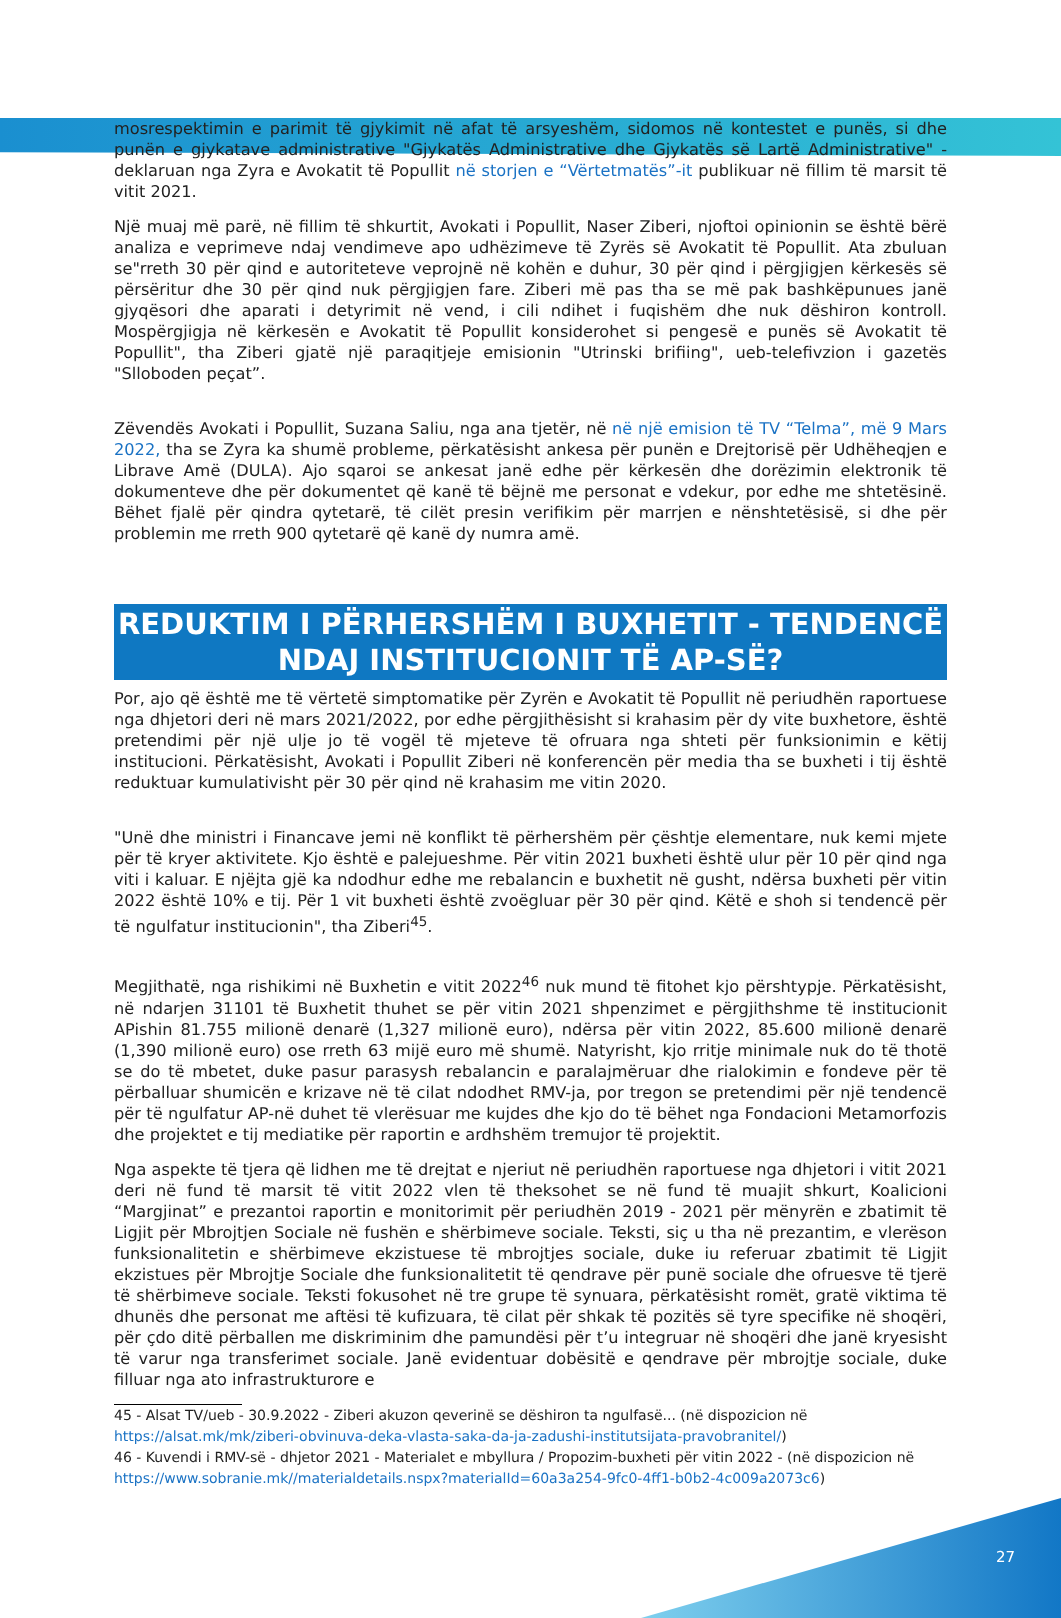mosrespektimin e parimit të gjykimit në afat të arsyeshëm, sidomos në kontestet e punës, si dhe punën e gjykatave administrative "Gjykatës Administrative dhe Gjykatës së Lartë Administrative" - deklaruan nga Zyra e Avokatit të Popullit në storjen e “Vërtetmatës”-it publikuar në fillim të marsit të vitit 2021.
Një muaj më parë, në fillim të shkurtit, Avokati i Popullit, Naser Ziberi, njoftoi opinionin se është bërë analiza e veprimeve ndaj vendimeve apo udhëzimeve të Zyrës së Avokatit të Popullit. Ata zbuluan se"rreth 30 për qind e autoriteteve veprojnë në kohën e duhur, 30 për qind i përgjigjen kërkesës së përsëritur dhe 30 për qind nuk përgjigjen fare. Ziberi më pas tha se më pak bashkëpunues janë gjyqësori dhe aparati i detyrimit në vend, i cili ndihet i fuqishëm dhe nuk dëshiron kontroll. Mospërgjigja në kërkesën e Avokatit të Popullit konsiderohet si pengesë e punës së Avokatit të Popullit", tha Ziberi gjatë një paraqitjeje emisionin "Utrinski brifiing", ueb-telefivzion i gazetës "Slloboden peçat”.
Zëvendës Avokati i Popullit, Suzana Saliu, nga ana tjetër, në në një emision të TV “Telma”, më 9 Mars 2022, tha se Zyra ka shumë probleme, përkatësisht ankesa për punën e Drejtorisë për Udhëheqjen e Librave Amë (DULA). Ajo sqaroi se ankesat janë edhe për kërkesën dhe dorëzimin elektronik të dokumenteve dhe për dokumentet që kanë të bëjnë me personat e vdekur, por edhe me shtetësinë. Bëhet fjalë për qindra qytetarë, të cilët presin verifikim për marrjen e nënshtetësisë, si dhe për problemin me rreth 900 qytetarë që kanë dy numra amë.
REDUKTIM I PËRHERSHËM I BUXHETIT - TENDENCË NDAJ INSTITUCIONIT TË AP-SË?
Por, ajo që është me të vërtetë simptomatike për Zyrën e Avokatit të Popullit në periudhën raportuese nga dhjetori deri në mars 2021/2022, por edhe përgjithësisht si krahasim për dy vite buxhetore, është pretendimi për një ulje jo të vogël të mjeteve të ofruara nga shteti për funksionimin e këtij institucioni. Përkatësisht, Avokati i Popullit Ziberi në konferencën për media tha se buxheti i tij është reduktuar kumulativisht për 30 për qind në krahasim me vitin 2020.
"Unë dhe ministri i Financave jemi në konflikt të përhershëm për çështje elementare, nuk kemi mjete për të kryer aktivitete. Kjo është e palejueshme. Për vitin 2021 buxheti është ulur për 10 për qind nga viti i kaluar. E njëjta gjë ka ndodhur edhe me rebalancin e buxhetit në gusht, ndërsa buxheti për vitin 2022 është 10% e tij. Për 1 vit buxheti është zvoëgluar për 30 për qind. Këtë e shoh si tendencë për të ngulfatur institucionin", tha Ziberi<sup>45</sup>.
Megjithatë, nga rishikimi në Buxhetin e vitit 2022<sup>46</sup> nuk mund të fitohet kjo përshtypje. Përkatësisht, në ndarjen 31101 të Buxhetit thuhet se për vitin 2021 shpenzimet e përgjithshme të institucionit APishin 81.755 milionë denarë (1,327 milionë euro), ndërsa për vitin 2022, 85.600 milionë denarë (1,390 milionë euro) ose rreth 63 mijë euro më shumë. Natyrisht, kjo rritje minimale nuk do të thotë se do të mbetet, duke pasur parasysh rebalancin e paralajmëruar dhe rialokimin e fondeve për të përballuar shumicën e krizave në të cilat ndodhet RMV-ja, por tregon se pretendimi për një tendencë për të ngulfatur AP-në duhet të vlerësuar me kujdes dhe kjo do të bëhet nga Fondacioni Metamorfozis dhe projektet e tij mediatike për raportin e ardhshëm tremujor të projektit.
Nga aspekte të tjera që lidhen me të drejtat e njeriut në periudhën raportuese nga dhjetori i vitit 2021 deri në fund të marsit të vitit 2022 vlen të theksohet se në fund të muajit shkurt, Koalicioni “Margjinat” e prezantoi raportin e monitorimit për periudhën 2019 - 2021 për mënyrën e zbatimit të Ligjit për Mbrojtjen Sociale në fushën e shërbimeve sociale. Teksti, siç u tha në prezantim, e vlerëson funksionalitetin e shërbimeve ekzistuese të mbrojtjes sociale, duke iu referuar zbatimit të Ligjit ekzistues për Mbrojtje Sociale dhe funksionalitetit të qendrave për punë sociale dhe ofruesve të tjerë të shërbimeve sociale. Teksti fokusohet në tre grupe të synuara, përkatësisht romët, gratë viktima të dhunës dhe personat me aftësi të kufizuara, të cilat për shkak të pozitës së tyre specifike në shoqëri, për çdo ditë përballen me diskriminim dhe pamundësi për t’u integruar në shoqëri dhe janë kryesisht të varur nga transferimet sociale. Janë evidentuar dobësitë e qendrave për mbrojtje sociale, duke filluar nga ato infrastrukturore e
45 - Alsat TV/ueb - 30.9.2022 - Ziberi akuzon qeverinë se dëshiron ta ngulfasë... (në dispozicion në https://alsat.mk/mk/ziberi-obvinuva-deka-vlasta-saka-da-ja-zadushi-institutsijata-pravobranitel/)
46 - Kuvendi i RMV-së - dhjetor 2021 - Materialet e mbyllura / Propozim-buxheti për vitin 2022 - (në dispozicion në https://www.sobranie.mk//materialdetails.nspx?materialId=60a3a254-9fc0-4ff1-b0b2-4c009a2073c6)
27